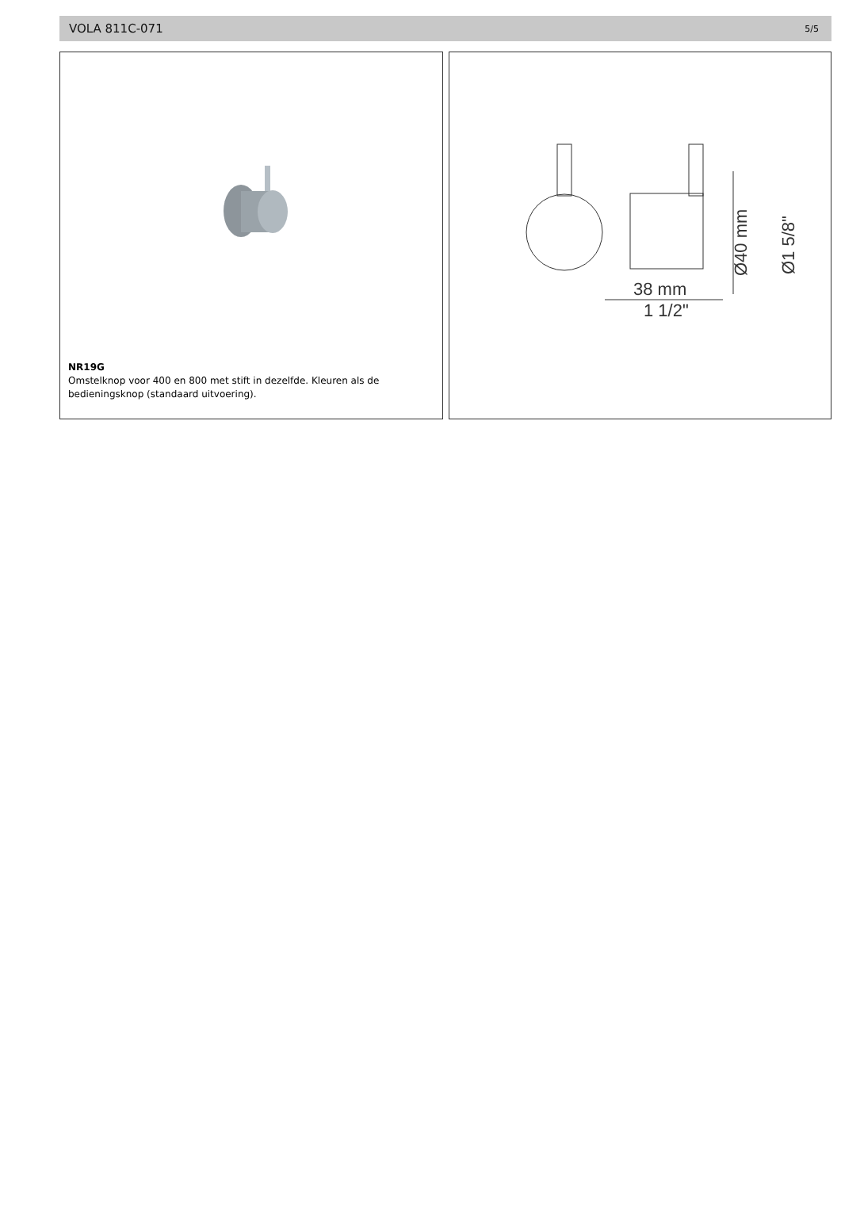VOLA 811C-071 5/5
NR19G
Omstelknop voor 400 en 800 met stift in dezelfde. Kleuren als de
bedieningsknop (standaard uitvoering).
Ø40 mm
Ø1 5/8"
38 mm
1 1/2"